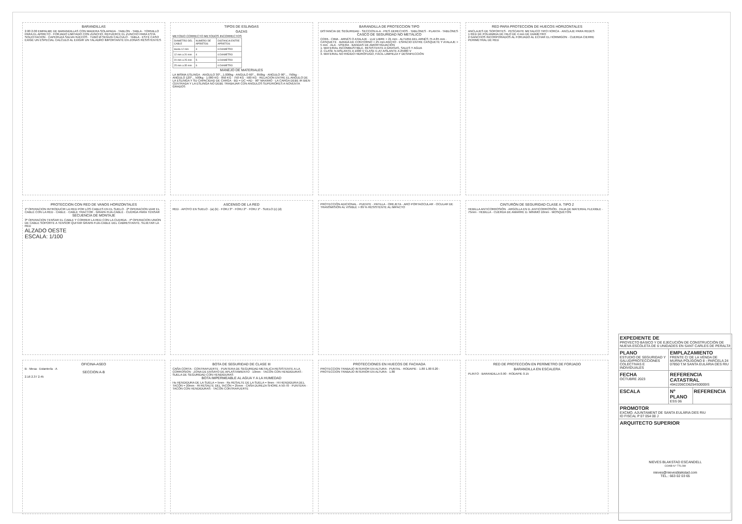BARANDILLAS
2.00 2.00 EMPALME DE BARANDILLAS CON MADERA SOLAPADA · TABLON · TABLA · TORNILLO PARA EL APRIETO · FORJADO LIMITADO CON ZUNCHO. REFUERCE EL ZUNCHO PARA ESTA SOLICITACION · CAPERUZA SALVA HUECOS · TUBO Ø SEGUN CALCULO · TABLA · ESTE CASO EXIGE UN ESPECIAL CALCULO AL EXIGIR UN TALADRO IMPORTANTE EN ZONAS RESISTENTES
TIPOS DE ESLINGAS
GAZAS
METODO CORRECTO METODOS INCORRECTOS
| DIAMETRO DEL CABLE | NUMERO DE APRIETOS | DISTANCIA ENTRE APRIETOS |
| Hasta 12 mm | 3 | 6 DIAMETRO |
| 12 mm a 20 mm | 4 | 6 DIAMETRO |
| 20 mm a 25 mm | 5 | 6 DIAMETRO |
| 25 mm a 35 mm | 6 | 6 DIAMETRO |
MANEJO DE MATERIALES
LA MISMA ESLINGA · ANGULO 30°...1.000kg · ANGULO 60°... 850kg · ANGULO 90°... 750kg · ANGULO 120°... 500kg · 1.000 KG · 850 KG · 750 KG · 500 KG · RELACION ENTRE EL ANGULO DE LA ESLINGA Y SU CAPACIDAD DE CARGA · BD = DC =AD · 90° MAXIMO · LA CARGA DEBE IR BIEN CENTRADA Y LA ESLINGA NO DEBE TRABAJAR CON ANGULOS SUPERIORES A NOVENTA GRADOS
BARANDILLA DE PROTECCION TIPO
DISTANCIA DE SEGURIDAD · SECCION A-A · PIES DERECHOS · TABLONES · PLANTA · TABLONES
CASCO DE SEGURIDAD NO METÁLICO
COPA · CIMA · ARNÉS O ATALAJE · LUZ LIBRE > 21 mm · ALTURA DEL ARNÉS 75 A 85 mm · CASQUETE · BANDA DE CONTORNO > 25 mm ANCHO · ESPACIO ENTRE CASQUETE Y ATALAJE > 5 mm · ALA · VISERA · BANDAS DE AMORTIGUACIÓN
1. MATERIAL INCOMBUSTIBLE, RESISTENTE A GRASAS, SALES Y AGUA
2. CLASE N AISLANTE A 1000 V CLASE E-AT AISLANTE A 25000 V
3. MATERIAL NO RIGIDO HIDRÓFUGO, FÁCIL LIMPIEZA Y DESINFECCIÓN
RED PARA PROTECCION DE HUECOS HORIZONTALES
ANCLAJES DE SOPORTES · PESCANTE METALICO TIPO HORCA · ANCLAJE PARA REDES
1 RED DE POLIAMIDA DE HILO DE 4 mm DE DIAMETRO
2 GANCHOS INCORPORADOS AL FORJADO AL ECHAR EL HORMIGON · CUERDA CIERRE PERIMETRAL DE RED
PROTECCION CON RED DE VANOS HORIZONTALES
1ª OPERACION INTRODUCIR LA RED POR LOS CABLES EN EL SUELO · 2ª OPERACION IZAR EL CABLE CON LA RED · CABLE · CABLE TRACTOR · GRAPA FIJA-CABLE · CUERDA PARA TENSAR
SECUENCIA DE MONTAJE
3ª OPERACION TENSAR EL CABLE Y CORRER LA RED CON LA CUERDA · 4ª OPERACION UNION DE CABLE SOPORTE A TENSOR QUITAR GRAPA FIJA-CABLE DEL CABRESTANTE. SUJETAR LA RED
ALZADO OESTE
ESCALA: 1/100
ASCENSO DE LA RED
RED · APOYO EN SUELO · (a) (b) · FORJ 3º · FORJ 2º · FORJ 1º · SUELO (c) (d)
PROTECCIÓN ADICIONAL · PUENTE · PATILLA · OREJETA · ARO PORTAOCULAR · OCULAR DE TRANSMISIÓN AL VISIBLE > 89 % RESISTENTE AL IMPACTO
CINTURÓN DE SEGURIDAD CLASE A. TIPO 2
HEBILLA ANTICORROSIÓN · ARGOLLA EN D. ANTICORROSIÓN · FAJA DE MATERIAL FLEXIBLE · 75mm · HEBILLA · CUERDA DE AMARRE D. MÍNIMO 10mm · MOSQUETÓN
OFICINA-ASEO
B · Mesa · Estantería · A
SECCION A-B
2.16 2.37 2.45
BOTA DE SEGURIDAD DE CLASE III
CAÑA CORTA · CONTRAFUERTE · PUNTERA DE SEGURIDAD METALICA RESISTENTE A LA CORROSION · ZONA DE ENSAYO DE APLASTAMIENTO · 10mm · TACÓN CON HENDIDURAS · SUELA DE SEGURIDAD CON HENDIDURAS
BOTA IMPERMEABLE AL AGUA Y A LA HUMEDAD
Hs HENDIDURA DE LA SUELA = 5mm · Rs RESALTE DE LA SUELA = 9mm · Ht HENDIDURA DEL TACÓN = 20mm · Rt RESALTE DEL TACÓN = 25mm · CAÑA DUREZA SHORE A 50-70 · PUNTERA · TACÓN CON HENDIDURAS · TACÓN CONTRAFUERTE
PROTECCIONES EN HUECOS DE FACHADA
PROTECCION TRABAJO INTERIOR EN ALTURA · PUNTAL · RODAPIE · 1.80 1.00 0.20 · PROTECCION TRABAJO INTERIOR EN ALTURA · 1.80
RED DE PROTECCIÓN EN PERÍMETRO DE FORJADO
BARANDILLA EN ESCALERA
PLINTO · BARANDILLA 0.90 · RODAPIE 0.15
| EXPEDIENTE DE PROYECTO BÁSICO Y DE EJECUCIÓN DE CONSTRUCCIÓN DE NUEVA ESCOLETA DE 6 UNIDADES EN SANT CARLES DE PERALTA | | |
| PLANO ESTUDIO DE SEGURIDAD Y SALUD/PROTECCIONES COLECTIVAS E INDIVIDUALES | EMPLAZAMIENTO FRENTE C/ DE LA VÉNDA DE MURNA POLÍGONO 8 - PARCELA 24 07850 T.M SANTA EULÀRIA DES RIU | |
| FECHA OCTUBRE 2023 | REFERENCIA CATASTRAL 4942206CD6254S0000IS | |
| ESCALA | Nº PLANO ESS 06 | REFERENCIA |
| PROMOTOR EXCMO. AJUNTAMENT DE SANTA EULÀRIA DES RIU ID FISCAL P 07 054 00 J | | |
| ARQUITECTO SUPERIOR NIEVES BLAKSTAD ESCANDELL COAIB N.º 776.289 nieves@nievesblakstad.com TEL.: 663 02 03 65 | | |